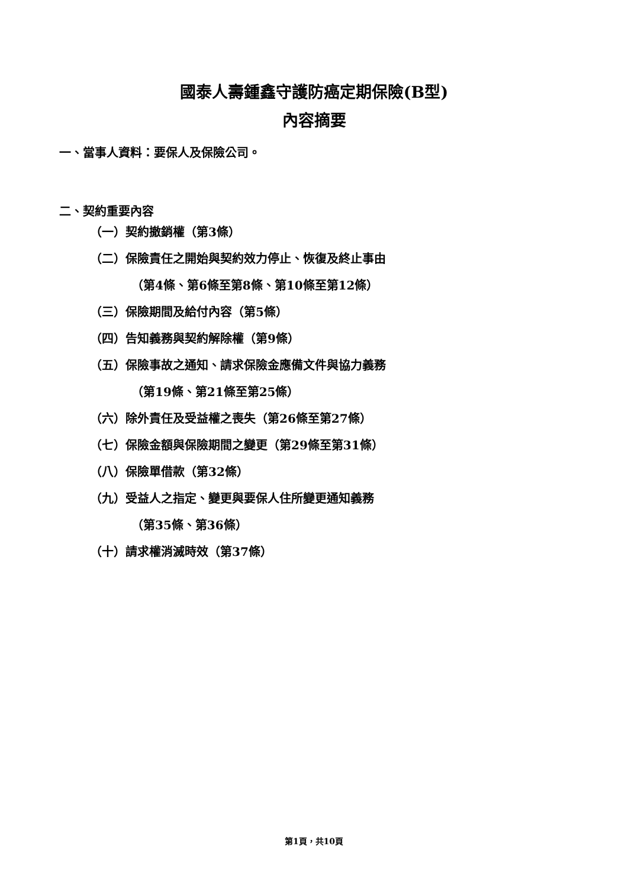國泰人壽鍾鑫守護防癌定期保險(B型)
內容摘要
一、當事人資料：要保人及保險公司。
二、契約重要內容
（一）契約撤銷權（第3條）
（二）保險責任之開始與契約效力停止、恢復及終止事由
（第4條、第6條至第8條、第10條至第12條）
（三）保險期間及給付內容（第5條）
（四）告知義務與契約解除權（第9條）
（五）保險事故之通知、請求保險金應備文件與協力義務
（第19條、第21條至第25條）
（六）除外責任及受益權之喪失（第26條至第27條）
（七）保險金額與保險期間之變更（第29條至第31條）
（八）保險單借款（第32條）
（九）受益人之指定、變更與要保人住所變更通知義務
（第35條、第36條）
（十）請求權消滅時效（第37條）
第1頁，共10頁